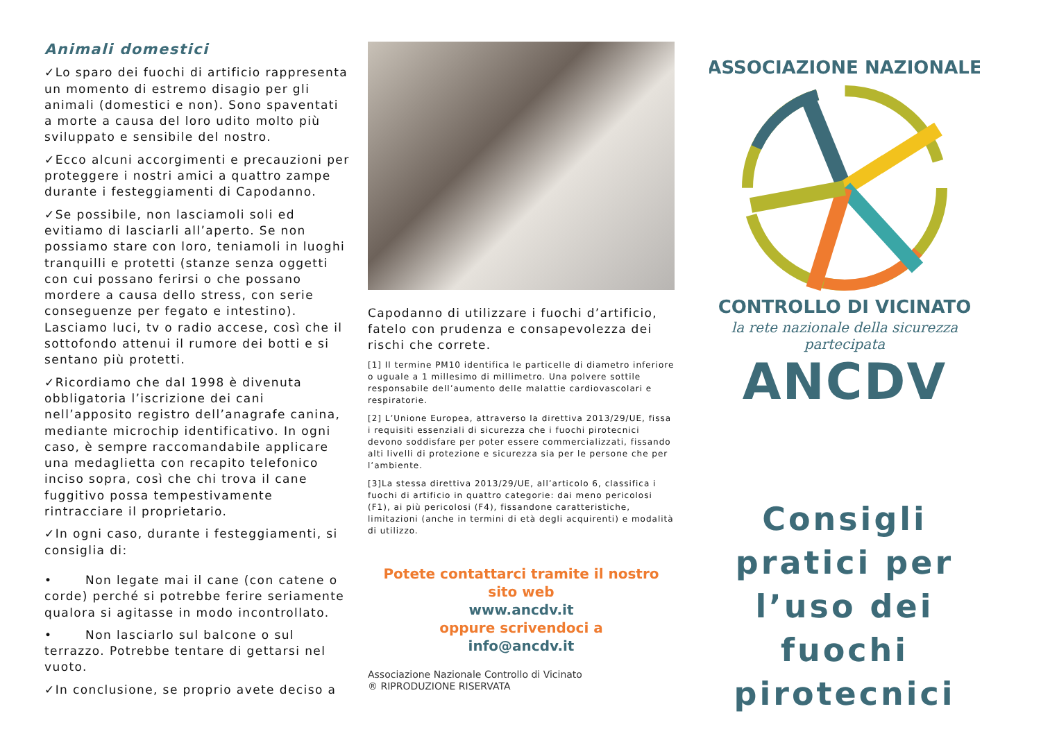Animali domestici
✓Lo sparo dei fuochi di artificio rappresenta un momento di estremo disagio per gli animali (domestici e non). Sono spaventati a morte a causa del loro udito molto più sviluppato e sensibile del nostro.
✓Ecco alcuni accorgimenti e precauzioni per proteggere i nostri amici a quattro zampe durante i festeggiamenti di Capodanno.
✓Se possibile, non lasciamoli soli ed evitiamo di lasciarli all’aperto. Se non possiamo stare con loro, teniamoli in luoghi tranquilli e protetti (stanze senza oggetti con cui possano ferirsi o che possano mordere a causa dello stress, con serie conseguenze per fegato e intestino). Lasciamo luci, tv o radio accese, così che il sottofondo attenui il rumore dei botti e si sentano più protetti.
✓Ricordiamo che dal 1998 è divenuta obbligatoria l’iscrizione dei cani nell’apposito registro dell’anagrafe canina, mediante microchip identificativo. In ogni caso, è sempre raccomandabile applicare una medaglietta con recapito telefonico inciso sopra, così che chi trova il cane fuggitivo possa tempestivamente rintracciare il proprietario.
✓In ogni caso, durante i festeggiamenti, si consiglia di:
• Non legate mai il cane (con catene o corde) perché si potrebbe ferire seriamente qualora si agitasse in modo incontrollato.
• Non lasciarlo sul balcone o sul terrazzo. Potrebbe tentare di gettarsi nel vuoto.
✓In conclusione, se proprio avete deciso a
Capodanno di utilizzare i fuochi d’artificio, fatelo con prudenza e consapevolezza dei rischi che correte.
[1] Il termine PM10 identifica le particelle di diametro inferiore o uguale a 1 millesimo di millimetro. Una polvere sottile responsabile dell’aumento delle malattie cardiovascolari e respiratorie.
[2] L’Unione Europea, attraverso la direttiva 2013/29/UE, fissa i requisiti essenziali di sicurezza che i fuochi pirotecnici devono soddisfare per poter essere commercializzati, fissando alti livelli di protezione e sicurezza sia per le persone che per l’ambiente.
[3]La stessa direttiva 2013/29/UE, all’articolo 6, classifica i fuochi di artificio in quattro categorie: dai meno pericolosi (F1), ai più pericolosi (F4), fissandone caratteristiche, limitazioni (anche in termini di età degli acquirenti) e modalità di utilizzo.
Potete contattarci tramite il nostro sito web
www.ancdv.it
oppure scrivendoci a
info@ancdv.it
Associazione Nazionale Controllo di Vicinato
® RIPRODUZIONE RISERVATA
ASSOCIAZIONE NAZIONALE
CONTROLLO DI VICINATO
la rete nazionale della sicurezza partecipata
ANCDV
Consigli pratici per l’uso dei fuochi pirotecnici